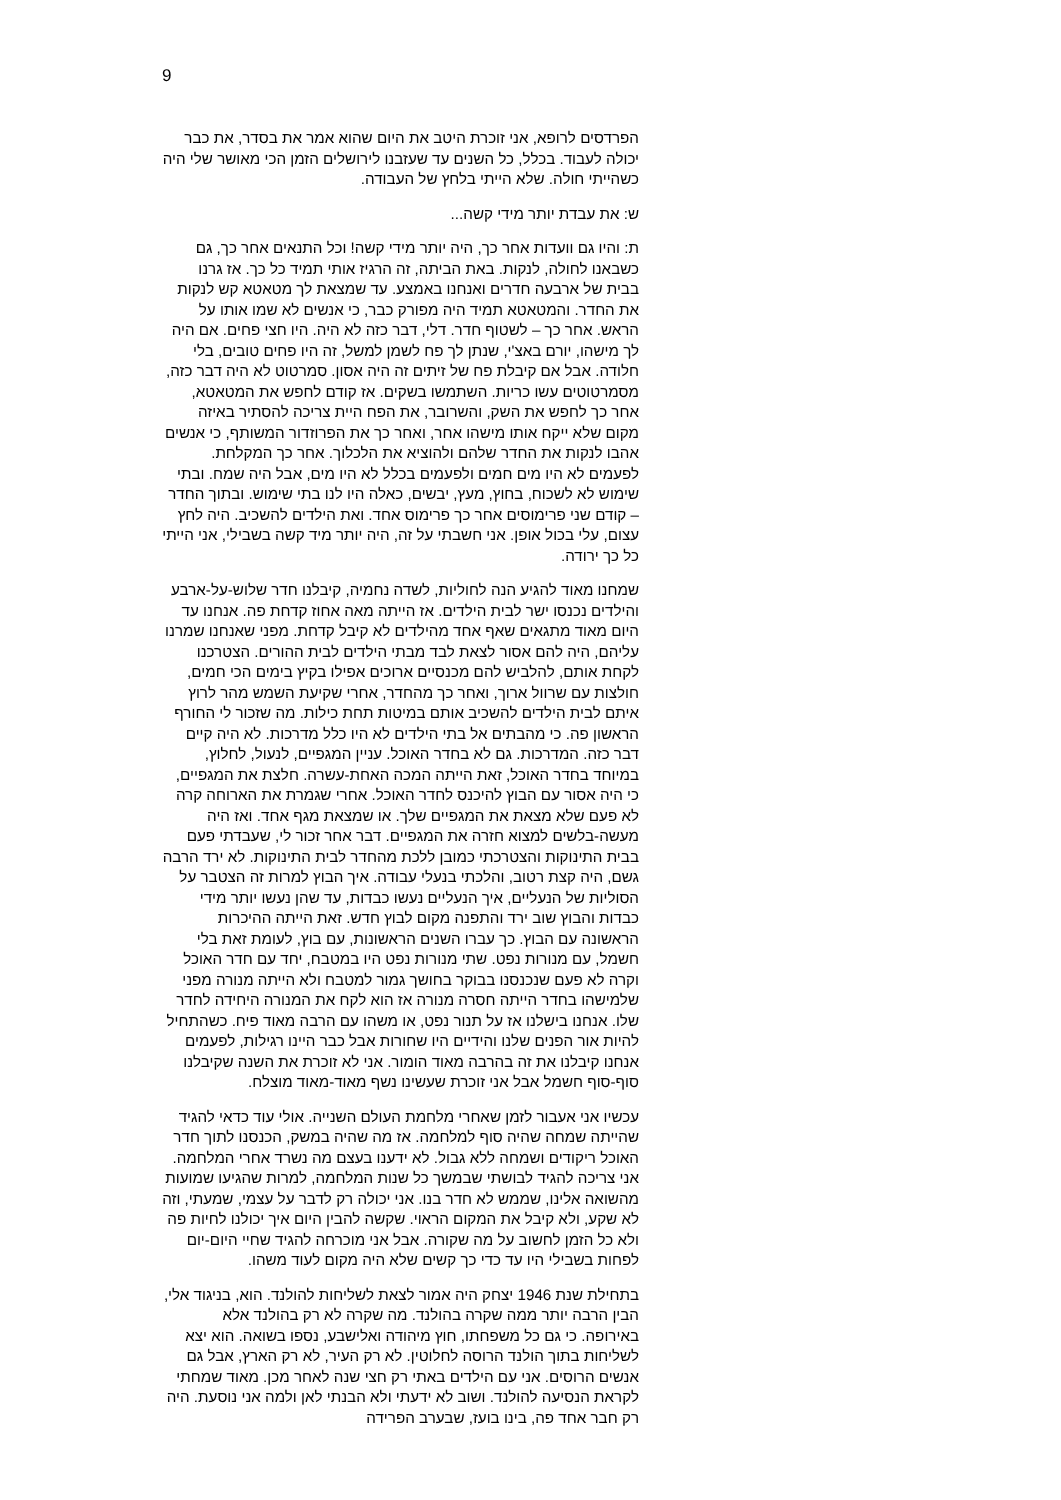9
הפרדסים לרופא, אני זוכרת היטב את היום שהוא אמר את בסדר, את כבר יכולה לעבוד. בכלל, כל השנים עד שעזבנו לירושלים הזמן הכי מאושר שלי היה כשהייתי חולה. שלא הייתי בלחץ של העבודה.
ש: את עבדת יותר מידי קשה...
ת: והיו גם וועדות אחר כך, היה יותר מידי קשה! וכל התנאים אחר כך, גם כשבאנו לחולה, לנקות. באת הביתה, זה הרגיז אותי תמיד כל כך. אז גרנו בבית של ארבעה חדרים ואנחנו באמצע. עד שמצאת לך מטאטא קש לנקות את החדר. והמטאטא תמיד היה מפורק כבר, כי אנשים לא שמו אותו על הראש. אחר כך – לשטוף חדר. דלי, דבר כזה לא היה. היו חצי פחים. אם היה לך מישהו, יורם באצ'י, שנתן לך פח לשמן למשל, זה היו פחים טובים, בלי חלודה. אבל אם קיבלת פח של זיתים זה היה אסון. סמרטוט לא היה דבר כזה, מסמרטוטים עשו כריות. השתמשו בשקים. אז קודם לחפש את המטאטא, אחר כך לחפש את השק, והשרובר, את הפח היית צריכה להסתיר באיזה מקום שלא ייקח אותו מישהו אחר, ואחר כך את הפרוזדור המשותף, כי אנשים אהבו לנקות את החדר שלהם ולהוציא את הלכלוך. אחר כך המקלחת. לפעמים לא היו מים חמים ולפעמים בכלל לא היו מים, אבל היה שמח. ובתי שימוש לא לשכוח, בחוץ, מעץ, יבשים, כאלה היו לנו בתי שימוש. ובתוך החדר – קודם שני פרימוסים אחר כך פרימוס אחד. ואת הילדים להשכיב. היה לחץ עצום, עלי בכול אופן. אני חשבתי על זה, היה יותר מיד קשה בשבילי, אני הייתי כל כך ירודה.
שמחנו מאוד להגיע הנה לחוליות, לשדה נחמיה, קיבלנו חדר שלוש-על-ארבע והילדים נכנסו ישר לבית הילדים. אז הייתה מאה אחוז קדחת פה. אנחנו עד היום מאוד מתגאים שאף אחד מהילדים לא קיבל קדחת. מפני שאנחנו שמרנו עליהם, היה להם אסור לצאת לבד מבתי הילדים לבית ההורים. הצטרכנו לקחת אותם, להלביש להם מכנסיים ארוכים אפילו בקיץ בימים הכי חמים, חולצות עם שרוול ארוך, ואחר כך מהחדר, אחרי שקיעת השמש מהר לרוץ איתם לבית הילדים להשכיב אותם במיטות תחת כילות. מה שזכור לי החורף הראשון פה. כי מהבתים אל בתי הילדים לא היו כלל מדרכות. לא היה קיים דבר כזה. המדרכות. גם לא בחדר האוכל. עניין המגפיים, לנעול, לחלוץ, במיוחד בחדר האוכל, זאת הייתה המכה האחת-עשרה. חלצת את המגפיים, כי היה אסור עם הבוץ להיכנס לחדר האוכל. אחרי שגמרת את הארוחה קרה לא פעם שלא מצאת את המגפיים שלך. או שמצאת מגף אחד. ואז היה מעשה-בלשים למצוא חזרה את המגפיים. דבר אחר זכור לי, שעבדתי פעם בבית התינוקות והצטרכתי כמובן ללכת מהחדר לבית התינוקות. לא ירד הרבה גשם, היה קצת רטוב, והלכתי בנעלי עבודה. איך הבוץ למרות זה הצטבר על הסוליות של הנעליים, איך הנעליים נעשו כבדות, עד שהן נעשו יותר מידי כבדות והבוץ שוב ירד והתפנה מקום לבוץ חדש. זאת הייתה ההיכרות הראשונה עם הבוץ. כך עברו השנים הראשונות, עם בוץ, לעומת זאת בלי חשמל, עם מנורות נפט. שתי מנורות נפט היו במטבח, יחד עם חדר האוכל וקרה לא פעם שנכנסנו בבוקר בחושך גמור למטבח ולא הייתה מנורה מפני שלמישהו בחדר הייתה חסרה מנורה אז הוא לקח את המנורה היחידה לחדר שלו. אנחנו בישלנו אז על תנור נפט, או משהו עם הרבה מאוד פיח. כשהתחיל להיות אור הפנים שלנו והידיים היו שחורות אבל כבר היינו רגילות, לפעמים אנחנו קיבלנו את זה בהרבה מאוד הומור. אני לא זוכרת את השנה שקיבלנו סוף-סוף חשמל אבל אני זוכרת שעשינו נשף מאוד-מאוד מוצלח.
עכשיו אני אעבור לזמן שאחרי מלחמת העולם השנייה. אולי עוד כדאי להגיד שהייתה שמחה שהיה סוף למלחמה. אז מה שהיה במשק, הכנסנו לתוך חדר האוכל ריקודים ושמחה ללא גבול. לא ידענו בעצם מה נשרד אחרי המלחמה. אני צריכה להגיד לבושתי שבמשך כל שנות המלחמה, למרות שהגיעו שמועות מהשואה אלינו, שממש לא חדר בנו. אני יכולה רק לדבר על עצמי, שמעתי, וזה לא שקע, ולא קיבל את המקום הראוי. שקשה להבין היום איך יכולנו לחיות פה ולא כל הזמן לחשוב על מה שקורה. אבל אני מוכרחה להגיד שחיי היום-יום לפחות בשבילי היו עד כדי כך קשים שלא היה מקום לעוד משהו.
בתחילת שנת 1946 יצחק היה אמור לצאת לשליחות להולנד. הוא, בניגוד אלי, הבין הרבה יותר ממה שקרה בהולנד. מה שקרה לא רק בהולנד אלא באירופה. כי גם כל משפחתו, חוץ מיהודה ואלישבע, נספו בשואה. הוא יצא לשליחות בתוך הולנד הרוסה לחלוטין. לא רק העיר, לא רק הארץ, אבל גם אנשים הרוסים. אני עם הילדים באתי רק חצי שנה לאחר מכן. מאוד שמחתי לקראת הנסיעה להולנד. ושוב לא ידעתי ולא הבנתי לאן ולמה אני נוסעת. היה רק חבר אחד פה, בינו בועז, שבערב הפרידה